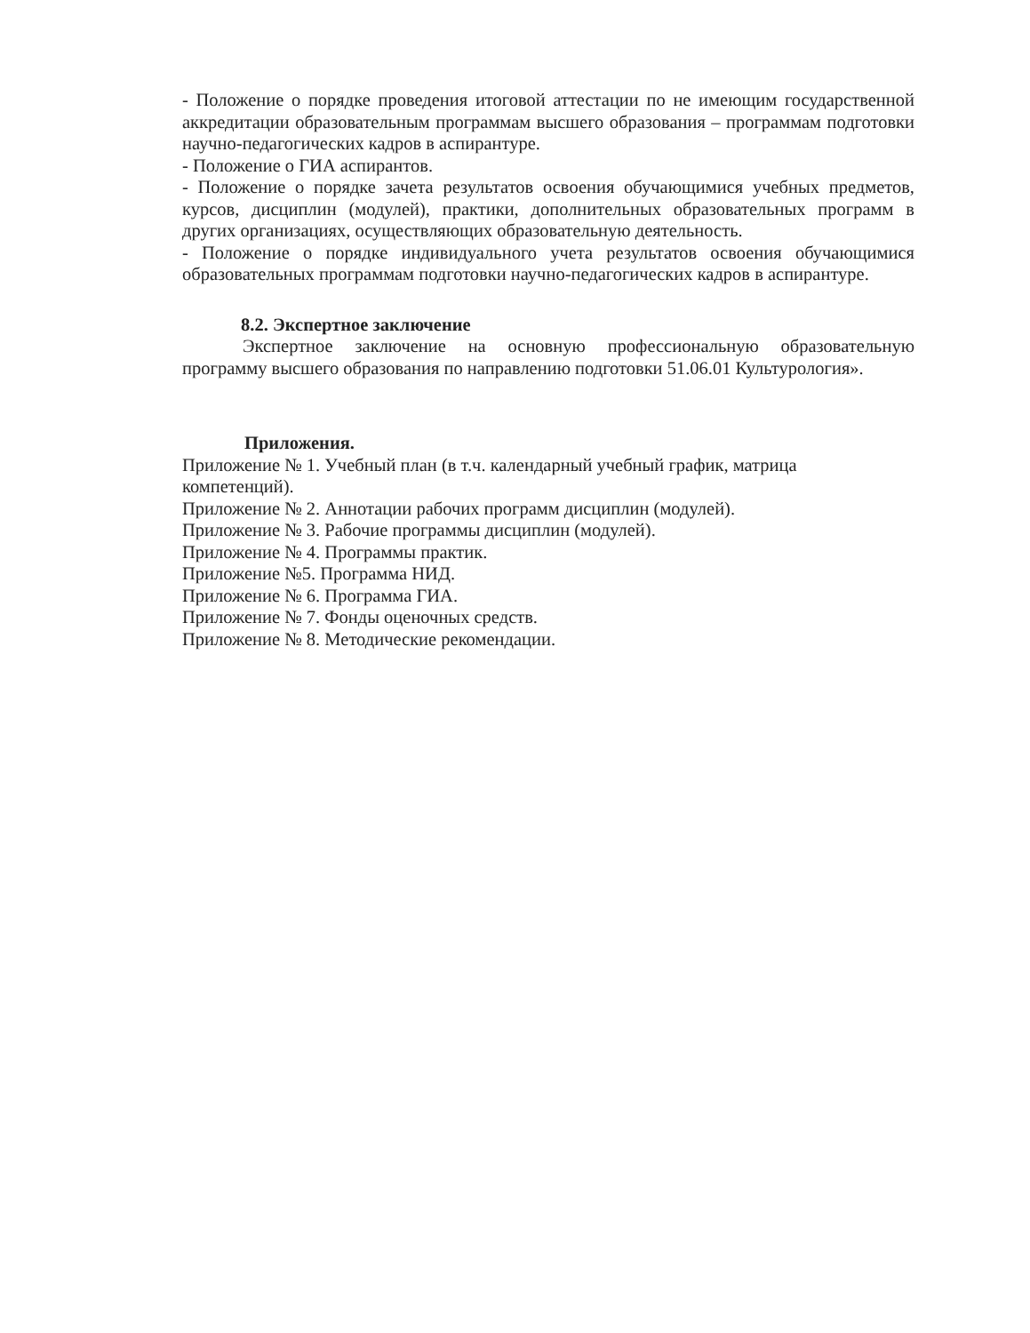- Положение о порядке проведения итоговой аттестации по не имеющим государственной аккредитации образовательным программам высшего образования – программам подготовки научно-педагогических кадров в аспирантуре.
- Положение о ГИА аспирантов.
- Положение о порядке зачета результатов освоения обучающимися учебных предметов, курсов, дисциплин (модулей), практики, дополнительных образовательных программ в других организациях, осуществляющих образовательную деятельность.
- Положение о порядке индивидуального учета результатов освоения обучающимися образовательных программам подготовки научно-педагогических кадров в аспирантуре.
8.2. Экспертное заключение
Экспертное заключение на основную профессиональную образовательную программу высшего образования по направлению подготовки 51.06.01 Культурология».
Приложения.
Приложение № 1. Учебный план (в т.ч. календарный учебный график, матрица
компетенций).
Приложение № 2. Аннотации рабочих программ дисциплин (модулей).
Приложение № 3. Рабочие программы дисциплин (модулей).
Приложение № 4. Программы практик.
Приложение №5. Программа НИД.
Приложение № 6. Программа ГИА.
Приложение № 7. Фонды оценочных средств.
Приложение № 8. Методические рекомендации.